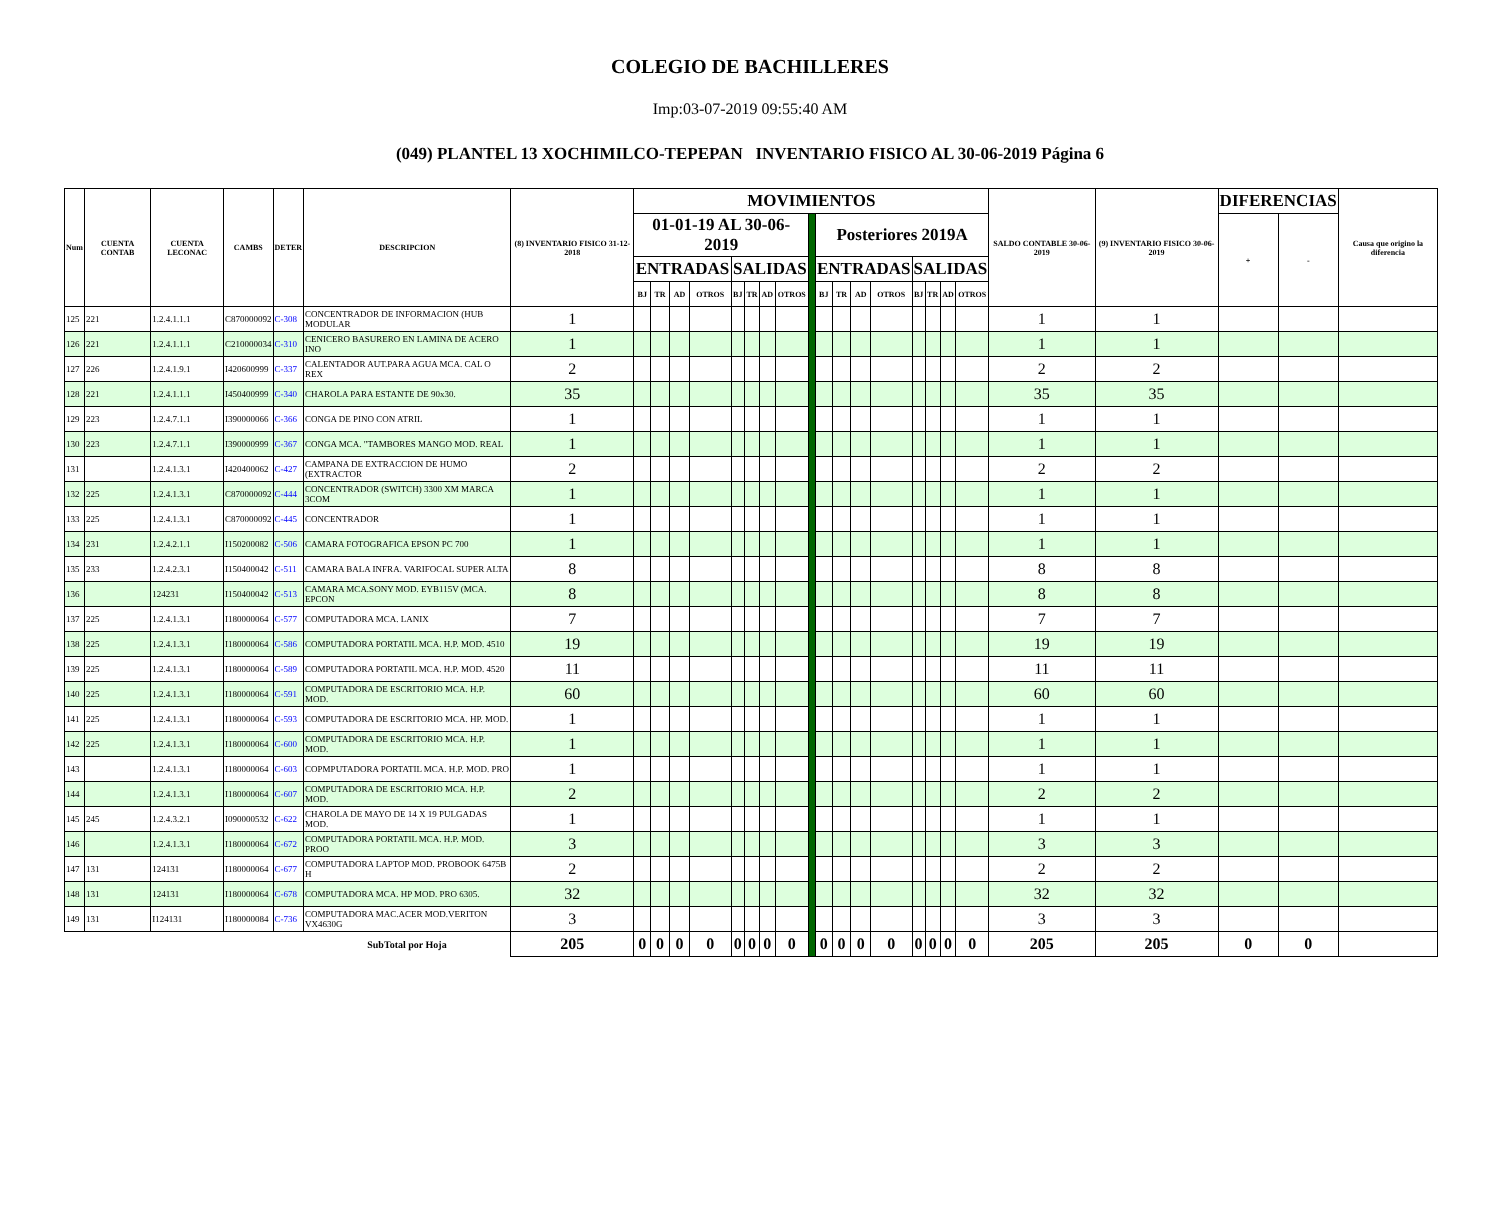COLEGIO DE BACHILLERES
Imp:03-07-2019 09:55:40 AM
(049) PLANTEL 13 XOCHIMILCO-TEPEPAN INVENTARIO FISICO AL 30-06-2019 Página 6
| Num | CUENTA CONTAB | CUENTA LECONAC | CAMBS | DETER | DESCRIPCION | (8) INVENTARIO FISICO 31-12-2018 | MOVIMIENTOS | | | | | | | | | | | | | | | | | SALDO CONTABLE 30-06-2019 | (9) INVENTARIO FISICO 30-06-2019 | DIFERENCIAS | | Causa que origino la diferencia |
| --- | --- | --- | --- | --- | --- | --- | --- | --- | --- | --- | --- | --- | --- | --- | --- | --- | --- | --- | --- | --- | --- | --- | --- | --- | --- | --- | --- | --- |
| | | | | | | | 01-01-19 AL 30-06-2019 | | | | | | | | | Posteriores 2019A | | | | | | | | | | + | - | |
| | | | | | | | ENTRADAS | | | | SALIDAS | | | | | ENTRADAS | | | | SALIDAS | | | | | | | | |
| | | | | | | | BJ | TR | AD | OTROS | BJ | TR | AD | OTROS | | BJ | TR | AD | OTROS | BJ | TR | AD | OTROS | | | | | |
| 125 | 221 | 1.2.4.1.1.1 | C870000092 | C-308 | CONCENTRADOR DE INFORMACION (HUB MODULAR | 1 | | | | | | | | | | | | | | | | | | 1 | 1 | | | |
| 126 | 221 | 1.2.4.1.1.1 | C210000034 | C-310 | CENICERO BASURERO EN LAMINA DE ACERO INO | 1 | | | | | | | | | | | | | | | | | | 1 | 1 | | | |
| 127 | 226 | 1.2.4.1.9.1 | I420600999 | C-337 | CALENTADOR AUT.PARA AGUA MCA. CAL O REX | 2 | | | | | | | | | | | | | | | | | | 2 | 2 | | | |
| 128 | 221 | 1.2.4.1.1.1 | I450400999 | C-340 | CHAROLA PARA ESTANTE DE 90x30. | 35 | | | | | | | | | | | | | | | | | | 35 | 35 | | | |
| 129 | 223 | 1.2.4.7.1.1 | I390000066 | C-366 | CONGA DE PINO CON ATRIL | 1 | | | | | | | | | | | | | | | | | | 1 | 1 | | | |
| 130 | 223 | 1.2.4.7.1.1 | I390000999 | C-367 | CONGA MCA. "TAMBORES MANGO MOD. REAL | 1 | | | | | | | | | | | | | | | | | | 1 | 1 | | | |
| 131 | | 1.2.4.1.3.1 | I420400062 | C-427 | CAMPANA DE EXTRACCION DE HUMO (EXTRACTOR | 2 | | | | | | | | | | | | | | | | | | 2 | 2 | | | |
| 132 | 225 | 1.2.4.1.3.1 | C870000092 | C-444 | CONCENTRADOR (SWITCH) 3300 XM MARCA 3COM | 1 | | | | | | | | | | | | | | | | | | 1 | 1 | | | |
| 133 | 225 | 1.2.4.1.3.1 | C870000092 | C-445 | CONCENTRADOR | 1 | | | | | | | | | | | | | | | | | | 1 | 1 | | | |
| 134 | 231 | 1.2.4.2.1.1 | I150200082 | C-506 | CAMARA FOTOGRAFICA EPSON PC 700 | 1 | | | | | | | | | | | | | | | | | | 1 | 1 | | | |
| 135 | 233 | 1.2.4.2.3.1 | I150400042 | C-511 | CAMARA BALA INFRA. VARIFOCAL SUPER ALTA | 8 | | | | | | | | | | | | | | | | | | 8 | 8 | | | |
| 136 | | 124231 | I150400042 | C-513 | CAMARA MCA.SONY MOD. EYB115V (MCA. EPCON | 8 | | | | | | | | | | | | | | | | | | 8 | 8 | | | |
| 137 | 225 | 1.2.4.1.3.1 | I180000064 | C-577 | COMPUTADORA MCA. LANIX | 7 | | | | | | | | | | | | | | | | | | 7 | 7 | | | |
| 138 | 225 | 1.2.4.1.3.1 | I180000064 | C-586 | COMPUTADORA PORTATIL MCA. H.P. MOD. 4510 | 19 | | | | | | | | | | | | | | | | | | 19 | 19 | | | |
| 139 | 225 | 1.2.4.1.3.1 | I180000064 | C-589 | COMPUTADORA PORTATIL MCA. H.P. MOD. 4520 | 11 | | | | | | | | | | | | | | | | | | 11 | 11 | | | |
| 140 | 225 | 1.2.4.1.3.1 | I180000064 | C-591 | COMPUTADORA DE ESCRITORIO MCA. H.P. MOD. | 60 | | | | | | | | | | | | | | | | | | 60 | 60 | | | |
| 141 | 225 | 1.2.4.1.3.1 | I180000064 | C-593 | COMPUTADORA DE ESCRITORIO MCA. HP. MOD. | 1 | | | | | | | | | | | | | | | | | | 1 | 1 | | | |
| 142 | 225 | 1.2.4.1.3.1 | I180000064 | C-600 | COMPUTADORA DE ESCRITORIO MCA. H.P. MOD. | 1 | | | | | | | | | | | | | | | | | | 1 | 1 | | | |
| 143 | | 1.2.4.1.3.1 | I180000064 | C-603 | COPMPUTADORA PORTATIL MCA. H.P. MOD. PRO | 1 | | | | | | | | | | | | | | | | | | 1 | 1 | | | |
| 144 | | 1.2.4.1.3.1 | I180000064 | C-607 | COMPUTADORA DE ESCRITORIO MCA. H.P. MOD. | 2 | | | | | | | | | | | | | | | | | | 2 | 2 | | | |
| 145 | 245 | 1.2.4.3.2.1 | I090000532 | C-622 | CHAROLA DE MAYO DE 14 X 19 PULGADAS MOD. | 1 | | | | | | | | | | | | | | | | | | 1 | 1 | | | |
| 146 | | 1.2.4.1.3.1 | I180000064 | C-672 | COMPUTADORA PORTATIL MCA. H.P. MOD. PROO | 3 | | | | | | | | | | | | | | | | | | 3 | 3 | | | |
| 147 | 131 | 124131 | I180000064 | C-677 | COMPUTADORA LAPTOP MOD. PROBOOK 6475B H | 2 | | | | | | | | | | | | | | | | | | 2 | 2 | | | |
| 148 | 131 | 124131 | I180000064 | C-678 | COMPUTADORA MCA. HP MOD. PRO 6305. | 32 | | | | | | | | | | | | | | | | | | 32 | 32 | | | |
| 149 | 131 | I124131 | I180000084 | C-736 | COMPUTADORA MAC.ACER MOD.VERITON VX4630G | 3 | | | | | | | | | | | | | | | | | | 3 | 3 | | | |
| | | | | | SubTotal por Hoja | 205 | 0 | 0 | 0 | 0 | 0 | 0 | 0 | 0 | | 0 | 0 | 0 | 0 | 0 | 0 | 0 | 0 | 205 | 205 | 0 | 0 | |